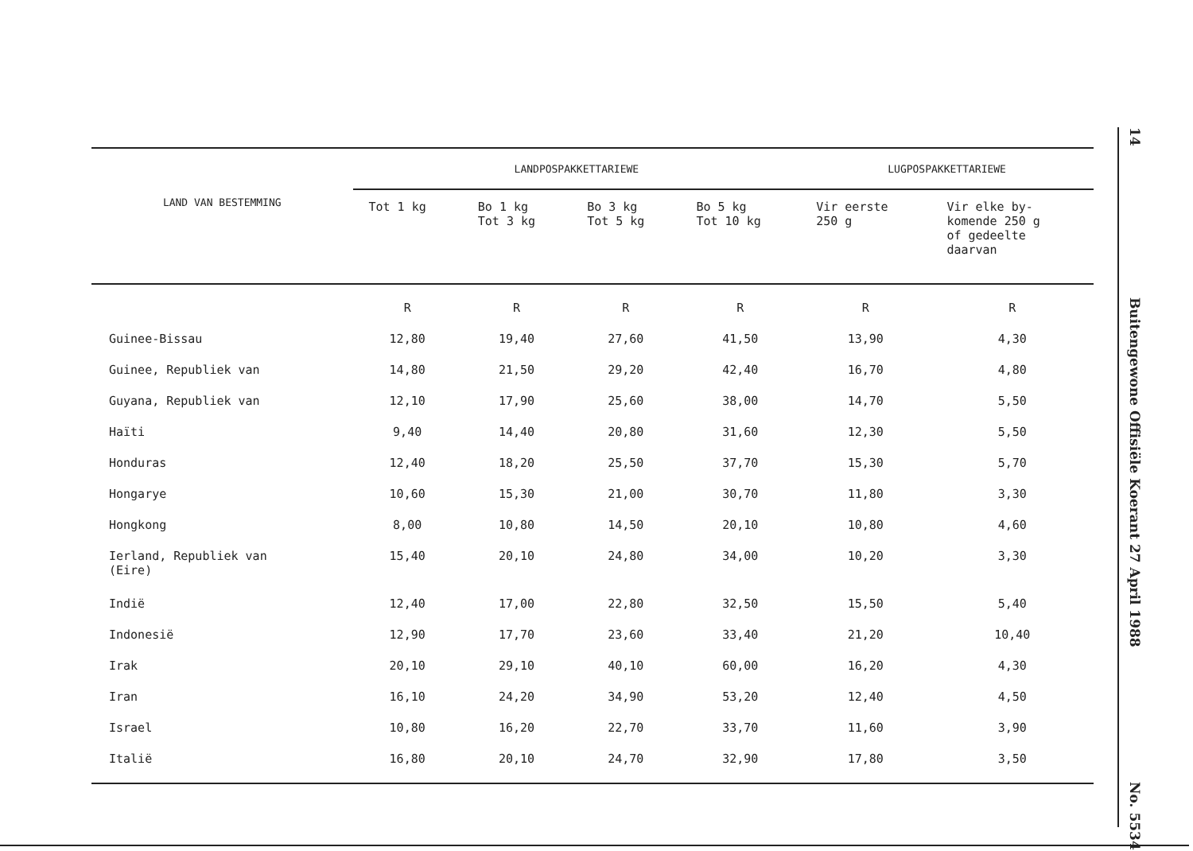14
Buitengewone Offisiële Koerant 27 April 1988
No. 5534
| LAND VAN BESTEMMING | LANDPOSPAKKETTARIEWE | | | | LUGPOSPAKKETTARIEWE | |
| --- | --- | --- | --- | --- | --- | --- |
| | Tot 1 kg | Bo 1 kg Tot 3 kg | Bo 3 kg Tot 5 kg | Bo 5 kg Tot 10 kg | Vir eerste 250 g | Vir elke by- komende 250 g of gedeelte daarvan |
| | R | R | R | R | R | R |
| Guinee-Bissau | 12,80 | 19,40 | 27,60 | 41,50 | 13,90 | 4,30 |
| Guinee, Republiek van | 14,80 | 21,50 | 29,20 | 42,40 | 16,70 | 4,80 |
| Guyana, Republiek van | 12,10 | 17,90 | 25,60 | 38,00 | 14,70 | 5,50 |
| Haïti | 9,40 | 14,40 | 20,80 | 31,60 | 12,30 | 5,50 |
| Honduras | 12,40 | 18,20 | 25,50 | 37,70 | 15,30 | 5,70 |
| Hongarye | 10,60 | 15,30 | 21,00 | 30,70 | 11,80 | 3,30 |
| Hongkong | 8,00 | 10,80 | 14,50 | 20,10 | 10,80 | 4,60 |
| Ierland, Republiek van (Eire) | 15,40 | 20,10 | 24,80 | 34,00 | 10,20 | 3,30 |
| Indië | 12,40 | 17,00 | 22,80 | 32,50 | 15,50 | 5,40 |
| Indonesië | 12,90 | 17,70 | 23,60 | 33,40 | 21,20 | 10,40 |
| Irak | 20,10 | 29,10 | 40,10 | 60,00 | 16,20 | 4,30 |
| Iran | 16,10 | 24,20 | 34,90 | 53,20 | 12,40 | 4,50 |
| Israel | 10,80 | 16,20 | 22,70 | 33,70 | 11,60 | 3,90 |
| Italië | 16,80 | 20,10 | 24,70 | 32,90 | 17,80 | 3,50 |